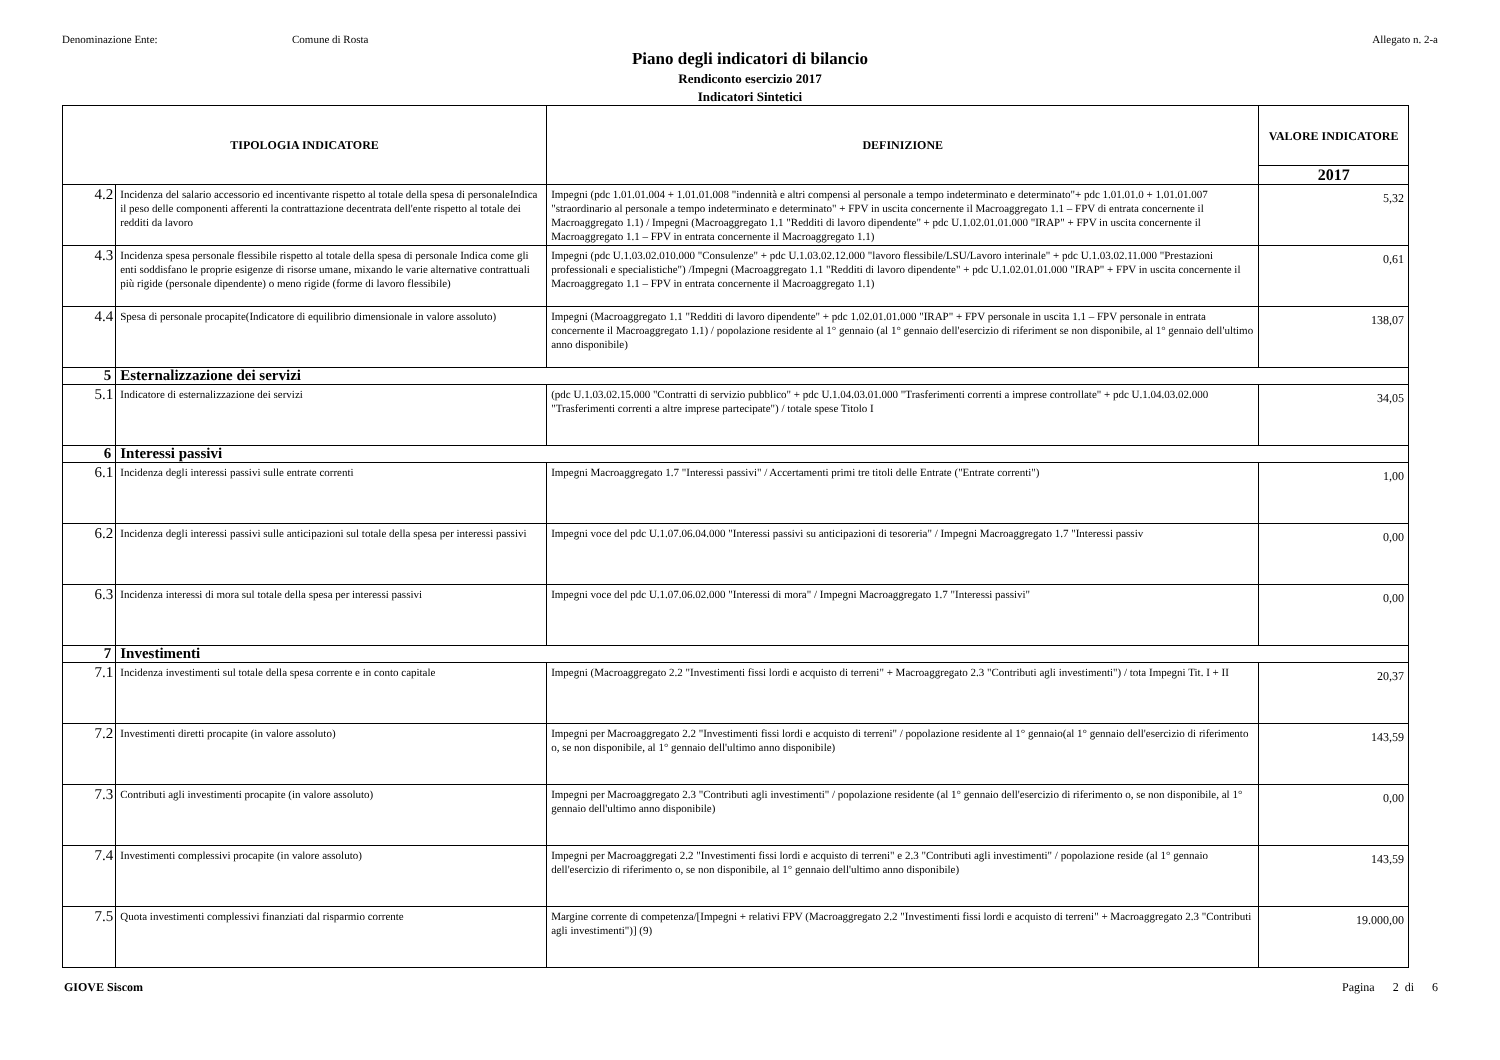Denominazione Ente: Comune di Rosta Allegato n. 2-a
Piano degli indicatori di bilancio
Rendiconto esercizio 2017
Indicatori Sintetici
| TIPOLOGIA INDICATORE | | DEFINIZIONE | VALORE INDICATORE |
| --- | --- | --- | --- |
| | | | 2017 |
| 4.2 | Incidenza del salario accessorio ed incentivante rispetto al totale della spesa di personaleIndica il peso delle componenti afferenti la contrattazione decentrata dell'ente rispetto al totale dei redditi da lavoro | Impegni (pdc 1.01.01.004 + 1.01.01.008 "indennità e altri compensi al personale a tempo indeterminato e determinato"+ pdc 1.01.01.0 + 1.01.01.007 "straordinario al personale a tempo indeterminato e determinato" + FPV in uscita concernente il Macroaggregato 1.1 – FPV di entrata concernente il Macroaggregato 1.1) / Impegni (Macroaggregato 1.1 "Redditi di lavoro dipendente" + pdc U.1.02.01.01.000 "IRAP" + FPV in uscita concernente il Macroaggregato 1.1 – FPV in entrata concernente il Macroaggregato 1.1) | 5,32 |
| 4.3 | Incidenza spesa personale flessibile rispetto al totale della spesa di personale Indica come gli enti soddisfano le proprie esigenze di risorse umane, mixando le varie alternative contrattuali più rigide (personale dipendente) o meno rigide (forme di lavoro flessibile) | Impegni (pdc U.1.03.02.010.000 "Consulenze" + pdc U.1.03.02.12.000 "lavoro flessibile/LSU/Lavoro interinale" + pdc U.1.03.02.11.000 "Prestazioni professionali e specialistiche") /Impegni (Macroaggregato 1.1 "Redditi di lavoro dipendente" + pdc U.1.02.01.01.000 "IRAP" + FPV in uscita concernente il Macroaggregato 1.1 – FPV in entrata concernente il Macroaggregato 1.1) | 0,61 |
| 4.4 | Spesa di personale procapite(Indicatore di equilibrio dimensionale in valore assoluto) | Impegni (Macroaggregato 1.1 "Redditi di lavoro dipendente" + pdc 1.02.01.01.000 "IRAP" + FPV personale in uscita 1.1 – FPV personale in entrata concernente il Macroaggregato 1.1) / popolazione residente al 1° gennaio (al 1° gennaio dell'esercizio di riferiment se non disponibile, al 1° gennaio dell'ultimo anno disponibile) | 138,07 |
| 5 | Esternalizzazione dei servizi | | |
| 5.1 | Indicatore di esternalizzazione dei servizi | (pdc U.1.03.02.15.000 "Contratti di servizio pubblico" + pdc U.1.04.03.01.000 "Trasferimenti correnti a imprese controllate" + pdc U.1.04.03.02.000 "Trasferimenti correnti a altre imprese partecipate") / totale spese Titolo I | 34,05 |
| 6 | Interessi passivi | | |
| 6.1 | Incidenza degli interessi passivi sulle entrate correnti | Impegni Macroaggregato 1.7 "Interessi passivi" / Accertamenti primi tre titoli delle Entrate ("Entrate correnti") | 1,00 |
| 6.2 | Incidenza degli interessi passivi sulle anticipazioni sul totale della spesa per interessi passivi | Impegni voce del pdc U.1.07.06.04.000 "Interessi passivi su anticipazioni di tesoreria" / Impegni Macroaggregato 1.7 "Interessi passiv | 0,00 |
| 6.3 | Incidenza interessi di mora sul totale della spesa per interessi passivi | Impegni voce del pdc U.1.07.06.02.000 "Interessi di mora" / Impegni Macroaggregato 1.7 "Interessi passivi" | 0,00 |
| 7 | Investimenti | | |
| 7.1 | Incidenza investimenti sul totale della spesa corrente e in conto capitale | Impegni (Macroaggregato 2.2 "Investimenti fissi lordi e acquisto di terreni" + Macroaggregato 2.3 "Contributi agli investimenti") / tota Impegni Tit. I + II | 20,37 |
| 7.2 | Investimenti diretti procapite (in valore assoluto) | Impegni per Macroaggregato 2.2 "Investimenti fissi lordi e acquisto di terreni" / popolazione residente al 1° gennaio(al 1° gennaio dell'esercizio di riferimento o, se non disponibile, al 1° gennaio dell'ultimo anno disponibile) | 143,59 |
| 7.3 | Contributi agli investimenti procapite (in valore assoluto) | Impegni per Macroaggregato 2.3 "Contributi agli investimenti" / popolazione residente (al 1° gennaio dell'esercizio di riferimento o, se non disponibile, al 1° gennaio dell'ultimo anno disponibile) | 0,00 |
| 7.4 | Investimenti complessivi procapite (in valore assoluto) | Impegni per Macroaggregati 2.2 "Investimenti fissi lordi e acquisto di terreni" e 2.3 "Contributi agli investimenti" / popolazione reside (al 1° gennaio dell'esercizio di riferimento o, se non disponibile, al 1° gennaio dell'ultimo anno disponibile) | 143,59 |
| 7.5 | Quota investimenti complessivi finanziati dal risparmio corrente | Margine corrente di competenza/[Impegni + relativi FPV (Macroaggregato 2.2 "Investimenti fissi lordi e acquisto di terreni" + Macroaggregato 2.3 "Contributi agli investimenti")] (9) | 19.000,00 |
GIOVE Siscom Pagina 2 di 6